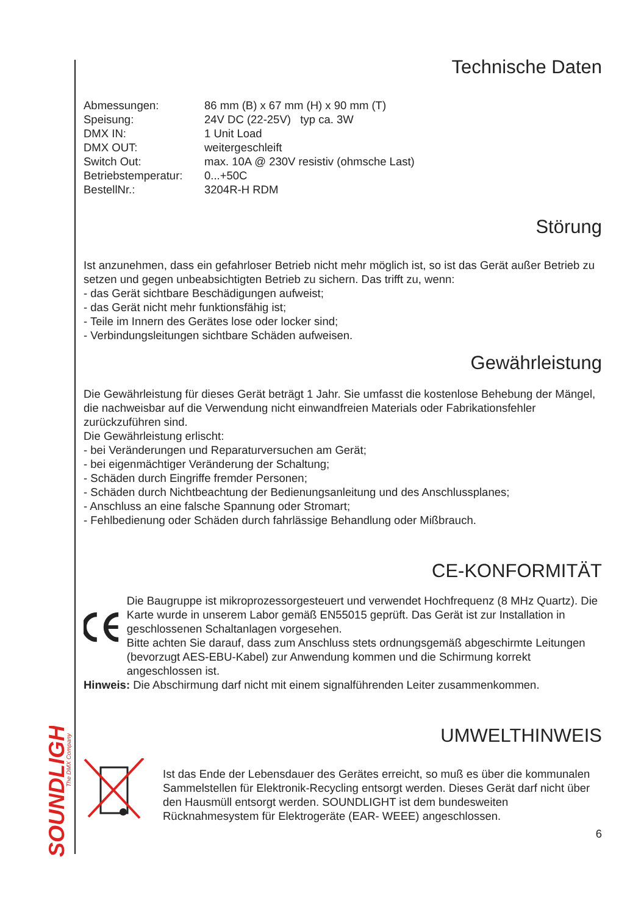SOUNDLIGHT
The DMX Company
Technische Daten
| Abmessungen: | 86 mm (B) x 67 mm (H) x 90 mm (T) |
| Speisung: | 24V DC (22-25V) typ ca. 3W |
| DMX IN: | 1 Unit Load |
| DMX OUT: | weitergeschleift |
| Switch Out: | max. 10A @ 230V resistiv (ohmsche Last) |
| Betriebstemperatur: | 0...+50C |
| BestellNr.: | 3204R-H RDM |
Störung
Ist anzunehmen, dass ein gefahrloser Betrieb nicht mehr möglich ist, so ist das Gerät außer Betrieb zu setzen und gegen unbeabsichtigten Betrieb zu sichern. Das trifft zu, wenn:
- das Gerät sichtbare Beschädigungen aufweist;
- das Gerät nicht mehr funktionsfähig ist;
- Teile im Innern des Gerätes lose oder locker sind;
- Verbindungsleitungen sichtbare Schäden aufweisen.
Gewährleistung
Die Gewährleistung für dieses Gerät beträgt 1 Jahr. Sie umfasst die kostenlose Behebung der Mängel, die nachweisbar auf die Verwendung nicht einwandfreien Materials oder Fabrikationsfehler zurückzuführen sind.
Die Gewährleistung erlischt:
- bei Veränderungen und Reparaturversuchen am Gerät;
- bei eigenmächtiger Veränderung der Schaltung;
- Schäden durch Eingriffe fremder Personen;
- Schäden durch Nichtbeachtung der Bedienungsanleitung und des Anschlussplanes;
- Anschluss an eine falsche Spannung oder Stromart;
- Fehlbedienung oder Schäden durch fahrlässige Behandlung oder Mißbrauch.
CE-KONFORMITÄT
Die Baugruppe ist mikroprozessorgesteuert und verwendet Hochfrequenz (8 MHz Quartz). Die Karte wurde in unserem Labor gemäß EN55015 geprüft. Das Gerät ist zur Installation in geschlossenen Schaltanlagen vorgesehen.
Bitte achten Sie darauf, dass zum Anschluss stets ordnungsgemäß abgeschirmte Leitungen (bevorzugt AES-EBU-Kabel) zur Anwendung kommen und die Schirmung korrekt angeschlossen ist.
Hinweis: Die Abschirmung darf nicht mit einem signalführenden Leiter zusammenkommen.
UMWELTHINWEIS
Ist das Ende der Lebensdauer des Gerätes erreicht, so muß es über die kommunalen Sammelstellen für Elektronik-Recycling entsorgt werden. Dieses Gerät darf nicht über den Hausmüll entsorgt werden. SOUNDLIGHT ist dem bundesweiten Rücknahmesystem für Elektrogeräte (EAR- WEEE) angeschlossen.
6